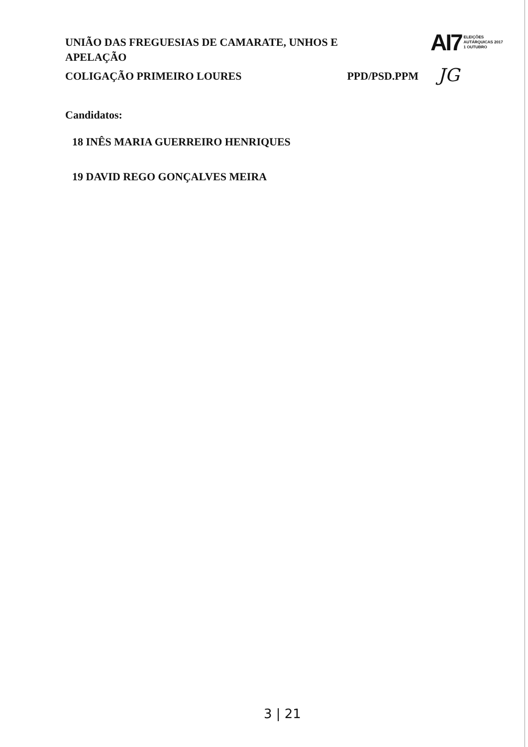UNIÃO DAS FREGUESIAS DE CAMARATE, UNHOS E APELAÇÃO
AI7 ELEIÇÕES
AUTÁRQUICAS 2017
1 OUTUBRO
COLIGAÇÃO PRIMEIRO LOURES PPD/PSD.PPM JG
Candidatos:
18 INÊS MARIA GUERREIRO HENRIQUES
19 DAVID REGO GONÇALVES MEIRA
3 | 21